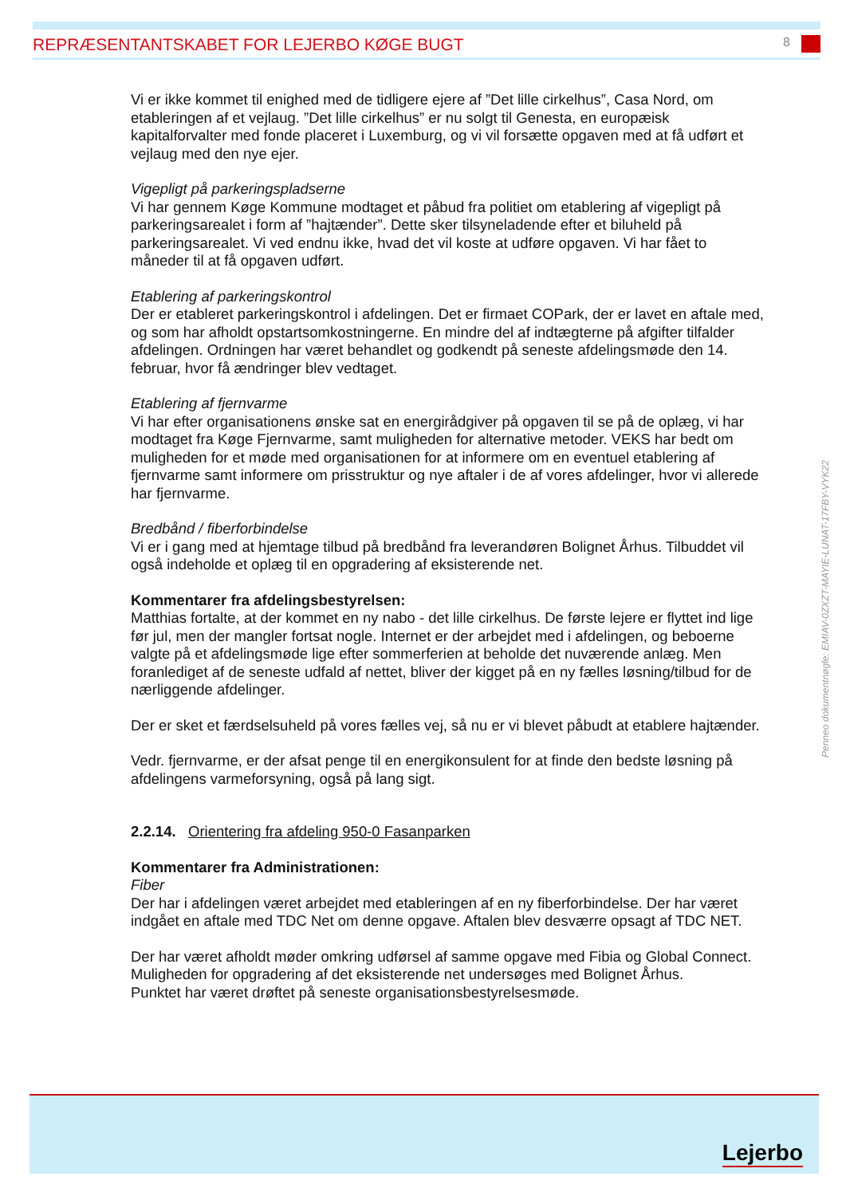REPRÆSENTANTSKABET FOR LEJERBO KØGE BUGT 8
Vi er ikke kommet til enighed med de tidligere ejere af ”Det lille cirkelhus”, Casa Nord, om etableringen af et vejlaug. ”Det lille cirkelhus” er nu solgt til Genesta, en europæisk kapitalforvalter med fonde placeret i Luxemburg, og vi vil forsætte opgaven med at få udført et vejlaug med den nye ejer.
Vigepligt på parkeringspladserne
Vi har gennem Køge Kommune modtaget et påbud fra politiet om etablering af vigepligt på parkeringsarealet i form af ”hajtænder”. Dette sker tilsyneladende efter et biluheld på parkeringsarealet. Vi ved endnu ikke, hvad det vil koste at udføre opgaven. Vi har fået to måneder til at få opgaven udført.
Etablering af parkeringskontrol
Der er etableret parkeringskontrol i afdelingen. Det er firmaet COPark, der er lavet en aftale med, og som har afholdt opstartsomkostningerne. En mindre del af indtægterne på afgifter tilfalder afdelingen. Ordningen har været behandlet og godkendt på seneste afdelingsmøde den 14. februar, hvor få ændringer blev vedtaget.
Etablering af fjernvarme
Vi har efter organisationens ønske sat en energirådgiver på opgaven til se på de oplæg, vi har modtaget fra Køge Fjernvarme, samt muligheden for alternative metoder. VEKS har bedt om muligheden for et møde med organisationen for at informere om en eventuel etablering af fjernvarme samt informere om prisstruktur og nye aftaler i de af vores afdelinger, hvor vi allerede har fjernvarme.
Bredbånd / fiberforbindelse
Vi er i gang med at hjemtage tilbud på bredbånd fra leverandøren Bolignet Århus. Tilbuddet vil også indeholde et oplæg til en opgradering af eksisterende net.
Kommentarer fra afdelingsbestyrelsen:
Matthias fortalte, at der kommet en ny nabo - det lille cirkelhus. De første lejere er flyttet ind lige før jul, men der mangler fortsat nogle. Internet er der arbejdet med i afdelingen, og beboerne valgte på et afdelingsmøde lige efter sommerferien at beholde det nuværende anlæg. Men foranlediget af de seneste udfald af nettet, bliver der kigget på en ny fælles løsning/tilbud for de nærliggende afdelinger.
Der er sket et færdselsuheld på vores fælles vej, så nu er vi blevet påbudt at etablere hajtænder.
Vedr. fjernvarme, er der afsat penge til en energikonsulent for at finde den bedste løsning på afdelingens varmeforsyning, også på lang sigt.
2.2.14. Orientering fra afdeling 950-0 Fasanparken
Kommentarer fra Administrationen:
Fiber
Der har i afdelingen været arbejdet med etableringen af en ny fiberforbindelse. Der har været indgået en aftale med TDC Net om denne opgave. Aftalen blev desværre opsagt af TDC NET.
Der har været afholdt møder omkring udførsel af samme opgave med Fibia og Global Connect.
Muligheden for opgradering af det eksisterende net undersøges med Bolignet Århus.
Punktet har været drøftet på seneste organisationsbestyrelsesmøde.
Penneo dokumentnøgle: EMIAV-0ZXZT-MAYIE-LUNAT-17FBY-VYK22
Lejerbo